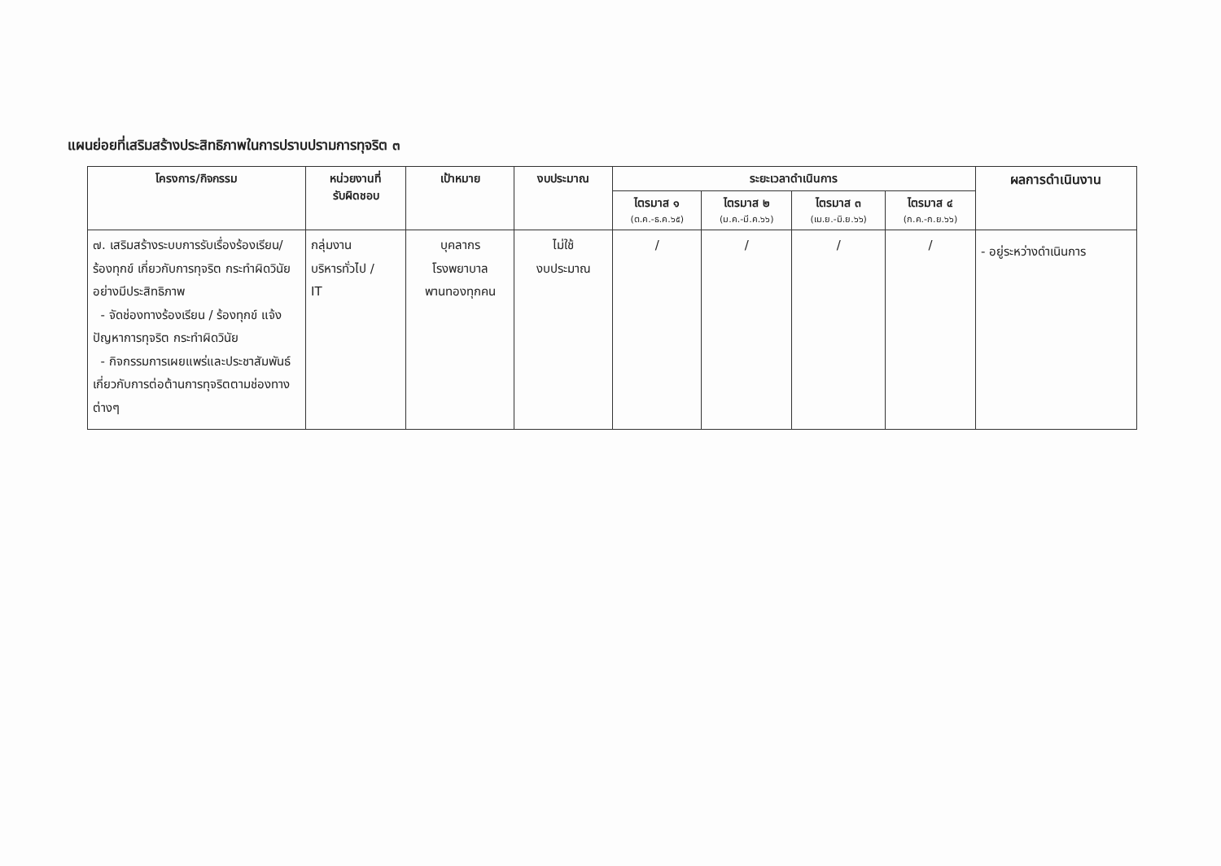แผนย่อยที่เสริมสร้างประสิทธิภาพในการปราบปรามการทุจริต ๓
| โครงการ/กิจกรรม | หน่วยงานที่ รับผิดชอบ | เป้าหมาย | งบประมาณ | ระยะเวลาดำเนินการ | | | | ผลการดำเนินงาน |
| --- | --- | --- | --- | --- | --- | --- | --- | --- |
| | | | | ไตรมาส ๑ (ต.ค.-ธ.ค.๖๕) | ไตรมาส ๒ (ม.ค.-มี.ค.๖๖) | ไตรมาส ๓ (เม.ย.-มิ.ย.๖๖) | ไตรมาส ๔ (ก.ค.-ก.ย.๖๖) | |
| ๗. เสริมสร้างระบบการรับเรื่องร้องเรียน/ร้องทุกข์ เกี่ยวกับการทุจริต กระทำผิดวินัย อย่างมีประสิทธิภาพ - จัดช่องทางร้องเรียน / ร้องทุกข์ แจ้งปัญหาการทุจริต กระทำผิดวินัย - กิจกรรมการเผยแพร่และประชาสัมพันธ์ เกี่ยวกับการต่อต้านการทุจริตตามช่องทางต่างๆ | กลุ่มงาน บริหารทั่วไป / IT | บุคลากร โรงพยาบาล พานทองทุกคน | ไม่ใช้ งบประมาณ | / | / | / | / | - อยู่ระหว่างดำเนินการ |